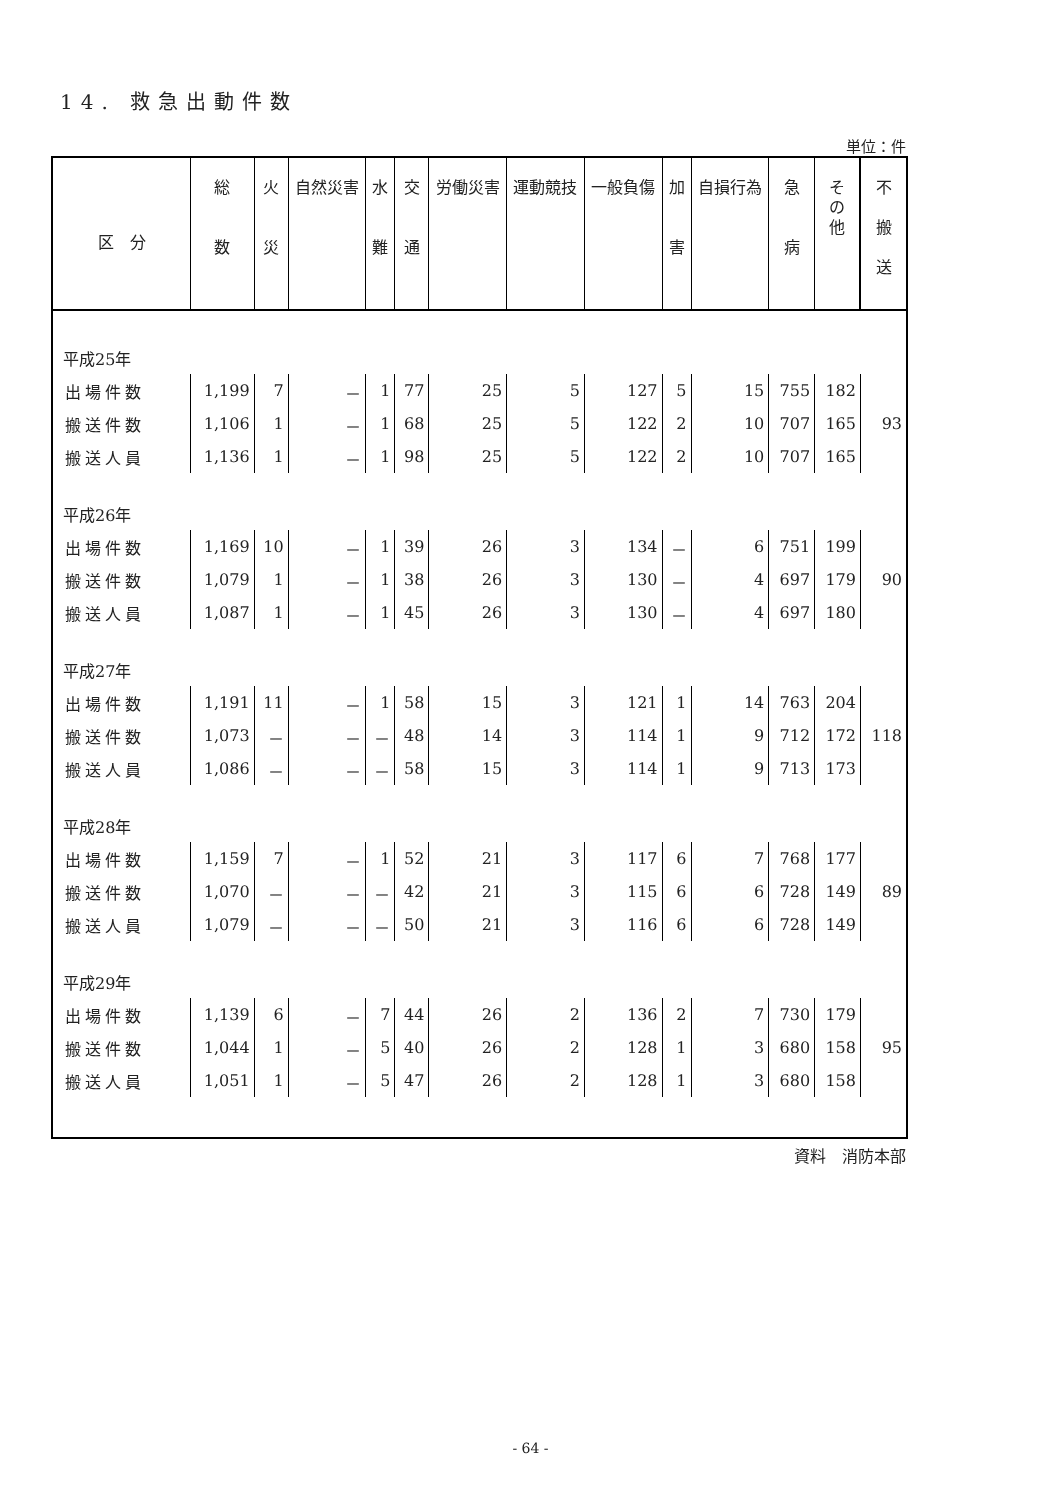14. 救急出動件数
単位：件
| 区 分 | 総 数 | 火 災 | 自然災害 | 水 難 | 交 通 | 労働災害 | 運動競技 | 一般負傷 | 加 害 | 自損行為 | 急 病 | そ の 他 | 不 搬 送 |
| --- | --- | --- | --- | --- | --- | --- | --- | --- | --- | --- | --- | --- | --- |
| 平成25年 | | | | | | | | | | | | | |
| 出場件数 | 1,199 | 7 | － | 1 | 77 | 25 | 5 | 127 | 5 | 15 | 755 | 182 | |
| 搬送件数 | 1,106 | 1 | － | 1 | 68 | 25 | 5 | 122 | 2 | 10 | 707 | 165 | 93 |
| 搬送人員 | 1,136 | 1 | － | 1 | 98 | 25 | 5 | 122 | 2 | 10 | 707 | 165 | |
| 平成26年 | | | | | | | | | | | | | |
| 出場件数 | 1,169 | 10 | － | 1 | 39 | 26 | 3 | 134 | － | 6 | 751 | 199 | |
| 搬送件数 | 1,079 | 1 | － | 1 | 38 | 26 | 3 | 130 | － | 4 | 697 | 179 | 90 |
| 搬送人員 | 1,087 | 1 | － | 1 | 45 | 26 | 3 | 130 | － | 4 | 697 | 180 | |
| 平成27年 | | | | | | | | | | | | | |
| 出場件数 | 1,191 | 11 | － | 1 | 58 | 15 | 3 | 121 | 1 | 14 | 763 | 204 | |
| 搬送件数 | 1,073 | － | － | － | 48 | 14 | 3 | 114 | 1 | 9 | 712 | 172 | 118 |
| 搬送人員 | 1,086 | － | － | － | 58 | 15 | 3 | 114 | 1 | 9 | 713 | 173 | |
| 平成28年 | | | | | | | | | | | | | |
| 出場件数 | 1,159 | 7 | － | 1 | 52 | 21 | 3 | 117 | 6 | 7 | 768 | 177 | |
| 搬送件数 | 1,070 | － | － | － | 42 | 21 | 3 | 115 | 6 | 6 | 728 | 149 | 89 |
| 搬送人員 | 1,079 | － | － | － | 50 | 21 | 3 | 116 | 6 | 6 | 728 | 149 | |
| 平成29年 | | | | | | | | | | | | | |
| 出場件数 | 1,139 | 6 | － | 7 | 44 | 26 | 2 | 136 | 2 | 7 | 730 | 179 | |
| 搬送件数 | 1,044 | 1 | － | 5 | 40 | 26 | 2 | 128 | 1 | 3 | 680 | 158 | 95 |
| 搬送人員 | 1,051 | 1 | － | 5 | 47 | 26 | 2 | 128 | 1 | 3 | 680 | 158 | |
資料　消防本部
- 64 -